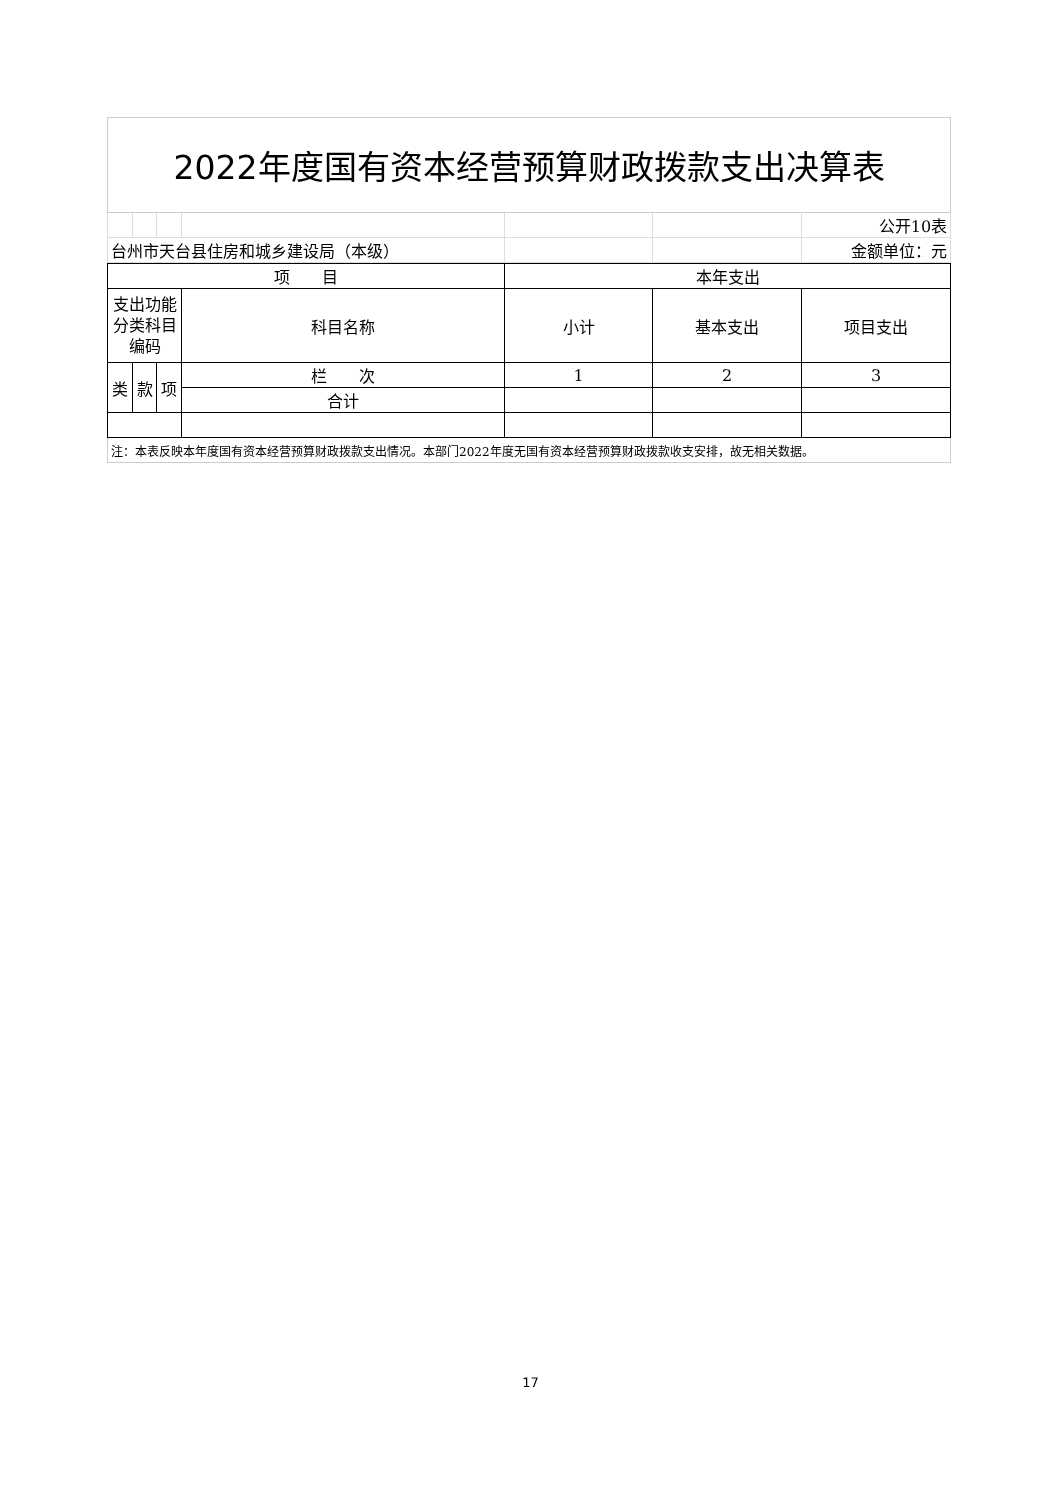| 2022年度国有资本经营预算财政拨款支出决算表 | | | | | | |
| | | | | | | 公开10表 |
| 台州市天台县住房和城乡建设局（本级） | | | | | | 金额单位：元 |
| 项 目 | | | | 本年支出 | | |
| --- | --- | --- | --- | --- | --- | --- |
| 支出功能分类科目编码 | | | 科目名称 | 小计 | 基本支出 | 项目支出 |
| 类 | 款 | 项 | 栏 次 | 1 | 2 | 3 |
| | | | 合计 | | | |
| 注：本表反映本年度国有资本经营预算财政拨款支出情况。本部门2022年度无国有资本经营预算财政拨款收支安排，故无相关数据。 | | | | | | |
17